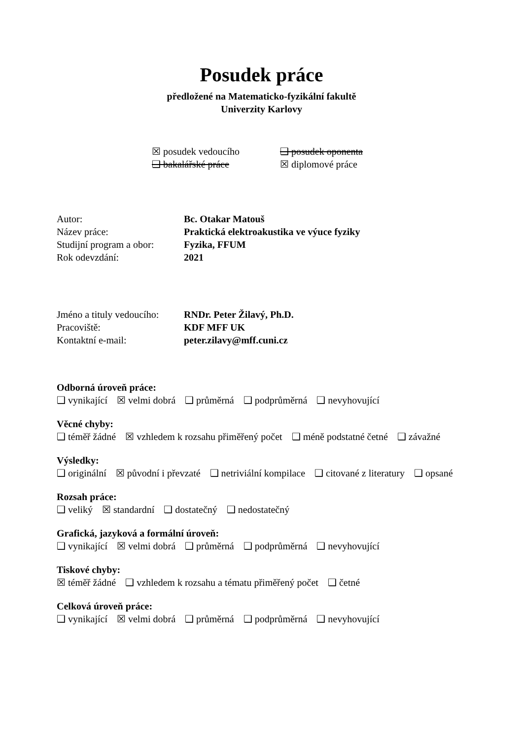Posudek práce
předložené na Matematicko-fyzikální fakultě
Univerzity Karlovy
☒ posudek vedoucího
❑ posudek oponenta
❑ bakalářské práce
☒ diplomové práce
Autor:
Bc. Otakar Matouš
Název práce:
Praktická elektroakustika ve výuce fyziky
Studijní program a obor:
Fyzika, FFUM
Rok odevzdání:
2021
Jméno a tituly vedoucího:
RNDr. Peter Žilavý, Ph.D.
Pracoviště:
KDF MFF UK
Kontaktní e-mail:
peter.zilavy@mff.cuni.cz
Odborná úroveň práce:
❑ vynikající ☒ velmi dobrá ❑ průměrná ❑ podprůměrná ❑ nevyhovující
Věcné chyby:
❑ téměř žádné ☒ vzhledem k rozsahu přiměřený počet ❑ méně podstatné četné ❑ závažné
Výsledky:
❑ originální ☒ původní i převzaté ❑ netriviální kompilace ❑ citované z literatury ❑ opsané
Rozsah práce:
❑ veliký ☒ standardní ❑ dostatečný ❑ nedostatečný
Grafická, jazyková a formální úroveň:
❑ vynikající ☒ velmi dobrá ❑ průměrná ❑ podprůměrná ❑ nevyhovující
Tiskové chyby:
☒ téměř žádné ❑ vzhledem k rozsahu a tématu přiměřený počet ❑ četné
Celková úroveň práce:
❑ vynikající ☒ velmi dobrá ❑ průměrná ❑ podprůměrná ❑ nevyhovující